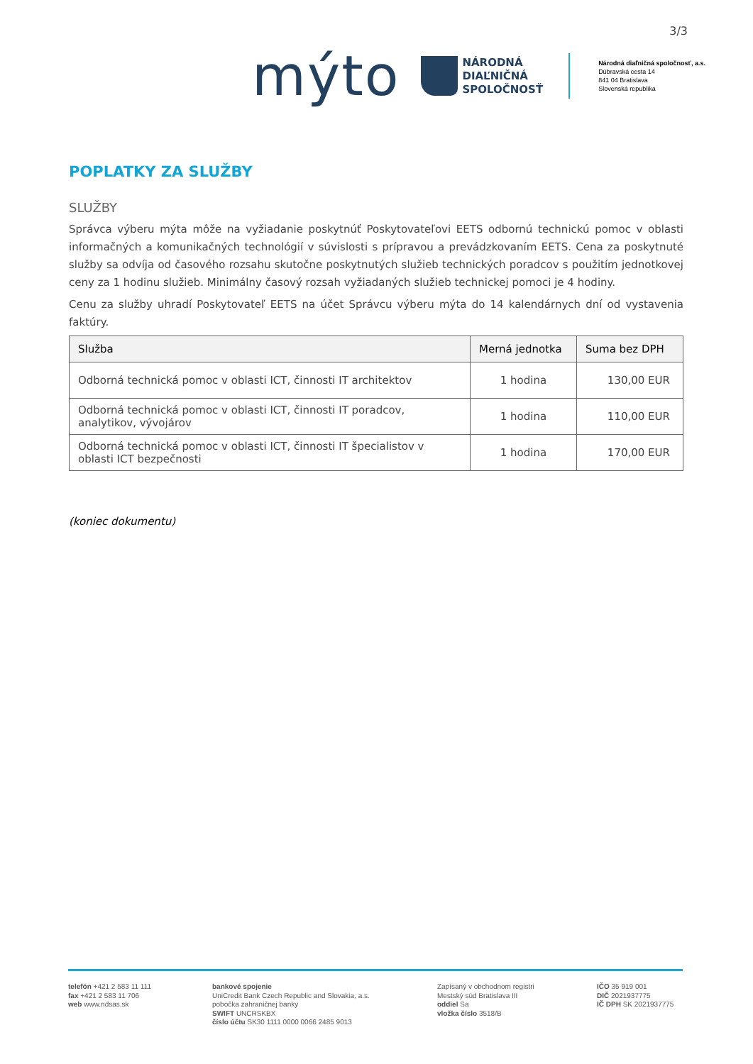3/3
mýto
NÁRODNÁ
DIAĽNIČNÁ
SPOLOČNOSŤ
Národná diaľničná spoločnosť, a.s.
Dúbravská cesta 14
841 04 Bratislava
Slovenská republika
POPLATKY ZA SLUŽBY
SLUŽBY
Správca výberu mýta môže na vyžiadanie poskytnúť Poskytovateľovi EETS odbornú technickú pomoc v oblasti informačných a komunikačných technológií v súvislosti s prípravou a prevádzkovaním EETS. Cena za poskytnuté služby sa odvíja od časového rozsahu skutočne poskytnutých služieb technických poradcov s použitím jednotkovej ceny za 1 hodinu služieb. Minimálny časový rozsah vyžiadaných služieb technickej pomoci je 4 hodiny.
Cenu za služby uhradí Poskytovateľ EETS na účet Správcu výberu mýta do 14 kalendárnych dní od vystavenia faktúry.
| Služba | Merná jednotka | Suma bez DPH |
| --- | --- | --- |
| Odborná technická pomoc v oblasti ICT, činnosti IT architektov | 1 hodina | 130,00 EUR |
| Odborná technická pomoc v oblasti ICT, činnosti IT poradcov, analytikov, vývojárov | 1 hodina | 110,00 EUR |
| Odborná technická pomoc v oblasti ICT, činnosti IT špecialistov v oblasti ICT bezpečnosti | 1 hodina | 170,00 EUR |
(koniec dokumentu)
telefón +421 2 583 11 111
fax +421 2 583 11 706
web www.ndsas.sk
bankové spojenie
UniCredit Bank Czech Republic and Slovakia, a.s.
pobočka zahraničnej banky
SWIFT UNCRSKBX
číslo účtu SK30 1111 0000 0066 2485 9013
Zapísaný v obchodnom registri
Mestský súd Bratislava III
oddiel Sa
vložka číslo 3518/B
IČO 35 919 001
DIČ 2021937775
IČ DPH SK 2021937775